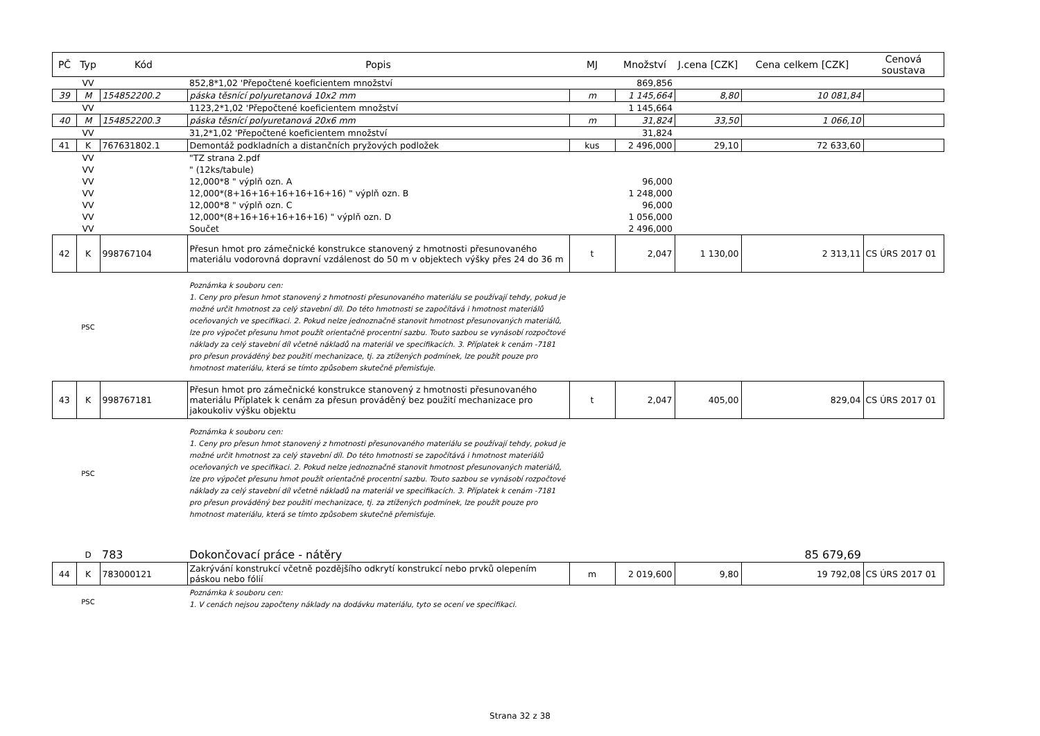| PČ | Typ | Kód | Popis | MJ | Množství | J.cena [CZK] | Cena celkem [CZK] | Cenová soustava |
| --- | --- | --- | --- | --- | --- | --- | --- | --- |
| | VV | | 852,8*1,02 'Přepočtené koeficientem množství | | 869,856 | | | |
| 39 | M | 154852200.2 | páska těsnící polyuretanová 10x2 mm | m | 1 145,664 | 8,80 | 10 081,84 | |
| | VV | | 1123,2*1,02 'Přepočtené koeficientem množství | | 1 145,664 | | | |
| 40 | M | 154852200.3 | páska těsnící polyuretanová 20x6 mm | m | 31,824 | 33,50 | 1 066,10 | |
| | VV | | 31,2*1,02 'Přepočtené koeficientem množství | | 31,824 | | | |
| 41 | K | 767631802.1 | Demontáž podkladních a distančních pryžových podložek | kus | 2 496,000 | 29,10 | 72 633,60 | |
| | VV | | "TZ strana 2.pdf | | | | | |
| | VV | | " (12ks/tabule) | | | | | |
| | VV | | 12,000*8 " výplň ozn. A | | 96,000 | | | |
| | VV | | 12,000*(8+16+16+16+16+16+16) " výplň ozn. B | | 1 248,000 | | | |
| | VV | | 12,000*8 " výplň ozn. C | | 96,000 | | | |
| | VV | | 12,000*(8+16+16+16+16+16) " výplň ozn. D | | 1 056,000 | | | |
| | VV | | Součet | | 2 496,000 | | | |
| 42 | K | 998767104 | Přesun hmot pro zámečnické konstrukce stanovený z hmotnosti přesunovaného materiálu vodorovná dopravní vzdálenost do 50 m v objektech výšky přes 24 do 36 m | t | 2,047 | 1 130,00 | 2 313,11 | CS ÚRS 2017 01 |
| | PSC | | Poznámka k souboru cen: 1. Ceny pro přesun hmot stanovený z hmotnosti přesunovaného materiálu se používají tehdy, pokud je možné určit hmotnost za celý stavební díl. Do této hmotnosti se započítává i hmotnost materiálů oceňovaných ve specifikaci. 2. Pokud nelze jednoznačně stanovit hmotnost přesunovaných materiálů, lze pro výpočet přesunu hmot použít orientačně procentní sazbu. Touto sazbou se vynásobí rozpočtové náklady za celý stavební díl včetně nákladů na materiál ve specifikacích. 3. Příplatek k cenám -7181 pro přesun prováděný bez použití mechanizace, tj. za ztížených podmínek, lze použít pouze pro hmotnost materiálu, která se tímto způsobem skutečně přemisťuje. | | | | | |
| 43 | K | 998767181 | Přesun hmot pro zámečnické konstrukce stanovený z hmotnosti přesunovaného materiálu Příplatek k cenám za přesun prováděný bez použití mechanizace pro jakoukoliv výšku objektu | t | 2,047 | 405,00 | 829,04 | CS ÚRS 2017 01 |
| | PSC | | Poznámka k souboru cen: 1. Ceny pro přesun hmot stanovený z hmotnosti přesunovaného materiálu se používají tehdy, pokud je možné určit hmotnost za celý stavební díl. Do této hmotnosti se započítává i hmotnost materiálů oceňovaných ve specifikaci. 2. Pokud nelze jednoznačně stanovit hmotnost přesunovaných materiálů, lze pro výpočet přesunu hmot použít orientačně procentní sazbu. Touto sazbou se vynásobí rozpočtové náklady za celý stavební díl včetně nákladů na materiál ve specifikacích. 3. Příplatek k cenám -7181 pro přesun prováděný bez použití mechanizace, tj. za ztížených podmínek, lze použít pouze pro hmotnost materiálu, která se tímto způsobem skutečně přemisťuje. | | | | | |
| | D | 783 | Dokončovací práce - nátěry | | | | 85 679,69 | |
| 44 | K | 783000121 | Zakrývání konstrukcí včetně pozdějšího odkrytí konstrukcí nebo prvků olepením páskou nebo fólií | m | 2 019,600 | 9,80 | 19 792,08 | CS ÚRS 2017 01 |
| | PSC | | Poznámka k souboru cen: 1. V cenách nejsou započteny náklady na dodávku materiálu, tyto se ocení ve specifikaci. | | | | | |
Strana 32 z 38